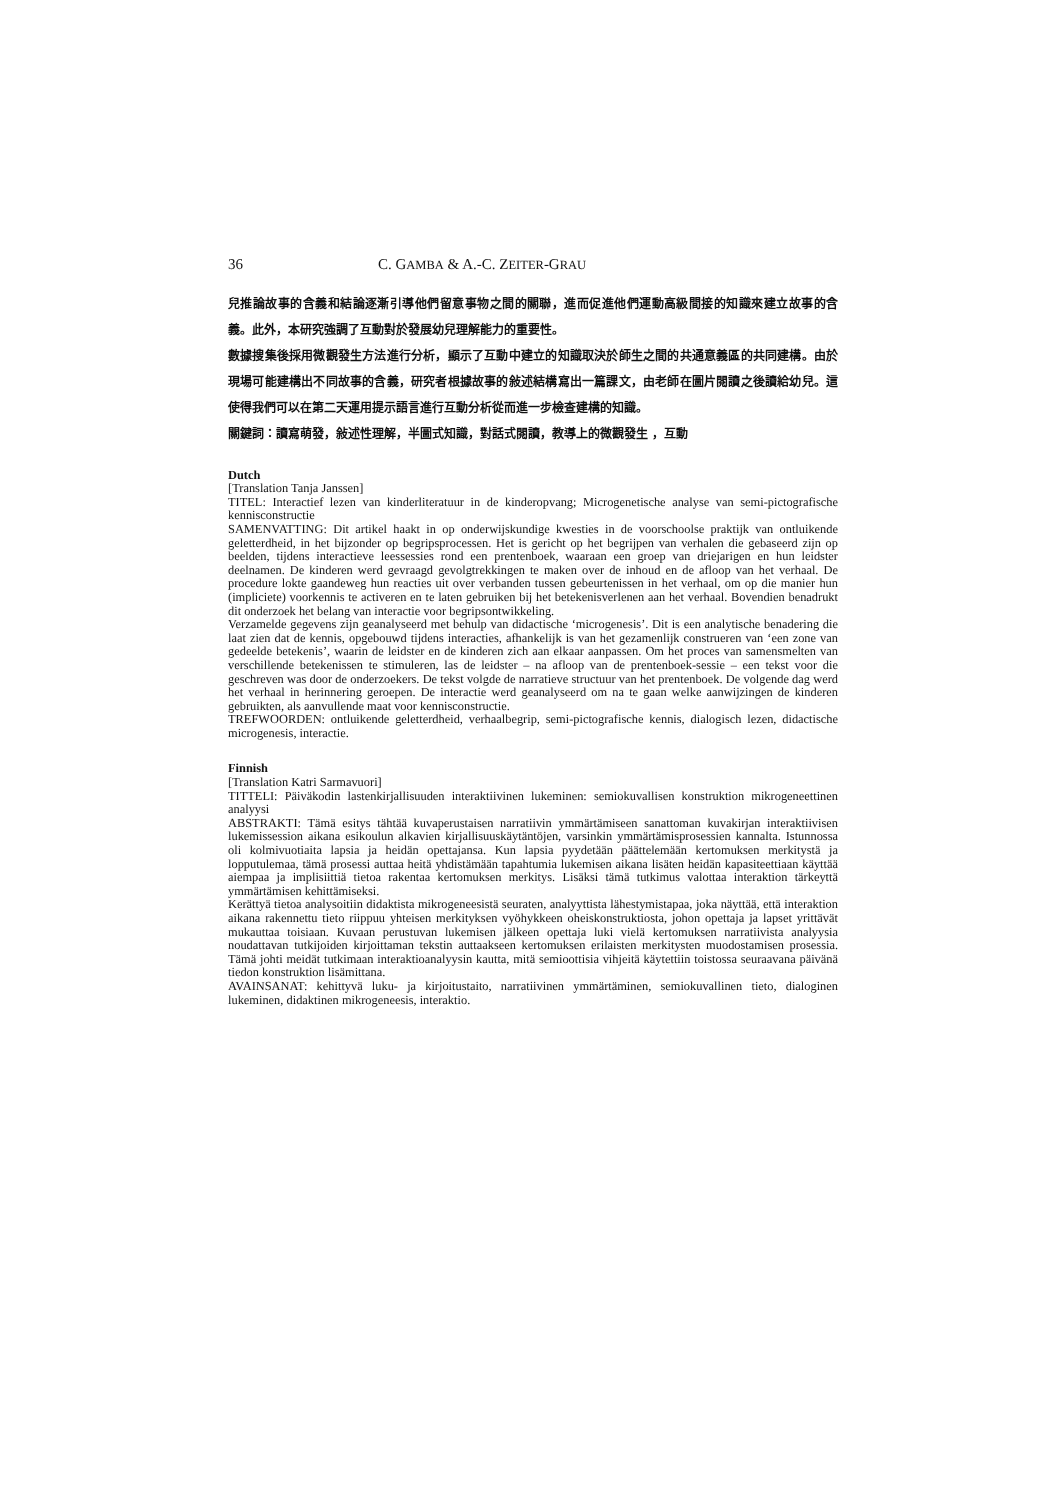36 C. GAMBA & A.-C. ZEITER-GRAU
兒推論故事的含義和結論逐漸引導他們留意事物之間的關聯，進而促進他們運動高級間接的知識來建立故事的含義。此外，本研究強調了互動對於發展幼兒理解能力的重要性。
數據搜集後採用微觀發生方法進行分析，顯示了互動中建立的知識取決於師生之間的共通意義區的共同建構。由於現場可能建構出不同故事的含義，研究者根據故事的敍述結構寫出一篇課文，由老師在圖片閱讀之後讀給幼兒。這使得我們可以在第二天運用提示語言進行互動分析從而進一步檢查建構的知識。
關鍵詞：讀寫萌發，敍述性理解，半圖式知識，對話式閱讀，教導上的微觀發生 ，互動
Dutch
[Translation Tanja Janssen]
TITEL: Interactief lezen van kinderliteratuur in de kinderopvang; Microgenetische analyse van semi-pictografische kennisconstructie
SAMENVATTING: Dit artikel haakt in op onderwijskundige kwesties in de voorschoolse praktijk van ontluikende geletterdheid, in het bijzonder op begripsprocessen. Het is gericht op het begrijpen van verhalen die gebaseerd zijn op beelden, tijdens interactieve leessessies rond een prentenboek, waaraan een groep van driejarigen en hun leidster deelnamen. De kinderen werd gevraagd gevolgtrekkingen te maken over de inhoud en de afloop van het verhaal. De procedure lokte gaandeweg hun reacties uit over verbanden tussen gebeurtenissen in het verhaal, om op die manier hun (impliciete) voorkennis te activeren en te laten gebruiken bij het betekenisverlenen aan het verhaal. Bovendien benadrukt dit onderzoek het belang van interactie voor begripsontwikkeling.
Verzamelde gegevens zijn geanalyseerd met behulp van didactische ‘microgenesis’. Dit is een analytische benadering die laat zien dat de kennis, opgebouwd tijdens interacties, afhankelijk is van het gezamenlijk construeren van ‘een zone van gedeelde betekenis’, waarin de leidster en de kinderen zich aan elkaar aanpassen. Om het proces van samensmelten van verschillende betekenissen te stimuleren, las de leidster – na afloop van de prentenboek-sessie – een tekst voor die geschreven was door de onderzoekers. De tekst volgde de narratieve structuur van het prentenboek. De volgende dag werd het verhaal in herinnering geroepen. De interactie werd geanalyseerd om na te gaan welke aanwijzingen de kinderen gebruikten, als aanvullende maat voor kennisconstructie.
TREFWOORDEN: ontluikende geletterdheid, verhaalbegrip, semi-pictografische kennis, dialogisch lezen, didactische microgenesis, interactie.
Finnish
[Translation Katri Sarmavuori]
TITTELI: Päiväkodin lastenkirjallisuuden interaktiivinen lukeminen: semiokuvallisen konstruktion mikrogeneettinen analyysi
ABSTRAKTI: Tämä esitys tähtää kuvaperustaisen narratiivin ymmärtämiseen sanattoman kuvakirjan interaktiivisen lukemissession aikana esikoulun alkavien kirjallisuuskäytäntöjen, varsinkin ymmärtämisprosessien kannalta. Istunnossa oli kolmivuotiaita lapsia ja heidän opettajansa. Kun lapsia pyydetään päättelemään kertomuksen merkitystä ja lopputulemaa, tämä prosessi auttaa heitä yhdistämään tapahtumia lukemisen aikana lisäten heidän kapasiteettiaan käyttää aiempaa ja implisiittiä tietoa rakentaa kertomuksen merkitys. Lisäksi tämä tutkimus valottaa interaktion tärkeyttä ymmärtämisen kehittämiseksi.
Kerättyä tietoa analysoitiin didaktista mikrogeneesistä seuraten, analyyttista lähestymistapaa, joka näyttää, että interaktion aikana rakennettu tieto riippuu yhteisen merkityksen vyöhykkeen oheiskonstruktiosta, johon opettaja ja lapset yrittävät mukauttaa toisiaan. Kuvaan perustuvan lukemisen jälkeen opettaja luki vielä kertomuksen narratiivista analyysia noudattavan tutkijoiden kirjoittaman tekstin auttaakseen kertomuksen erilaisten merkitysten muodostamisen prosessia. Tämä johti meidät tutkimaan interaktioanalyysin kautta, mitä semioottisia vihjeitä käytettiin toistossa seuraavana päivänä tiedon konstruktion lisämittana.
AVAINSANAT: kehittyvä luku- ja kirjoitustaito, narratiivinen ymmärtäminen, semiokuvallinen tieto, dialoginen lukeminen, didaktinen mikrogeneesis, interaktio.